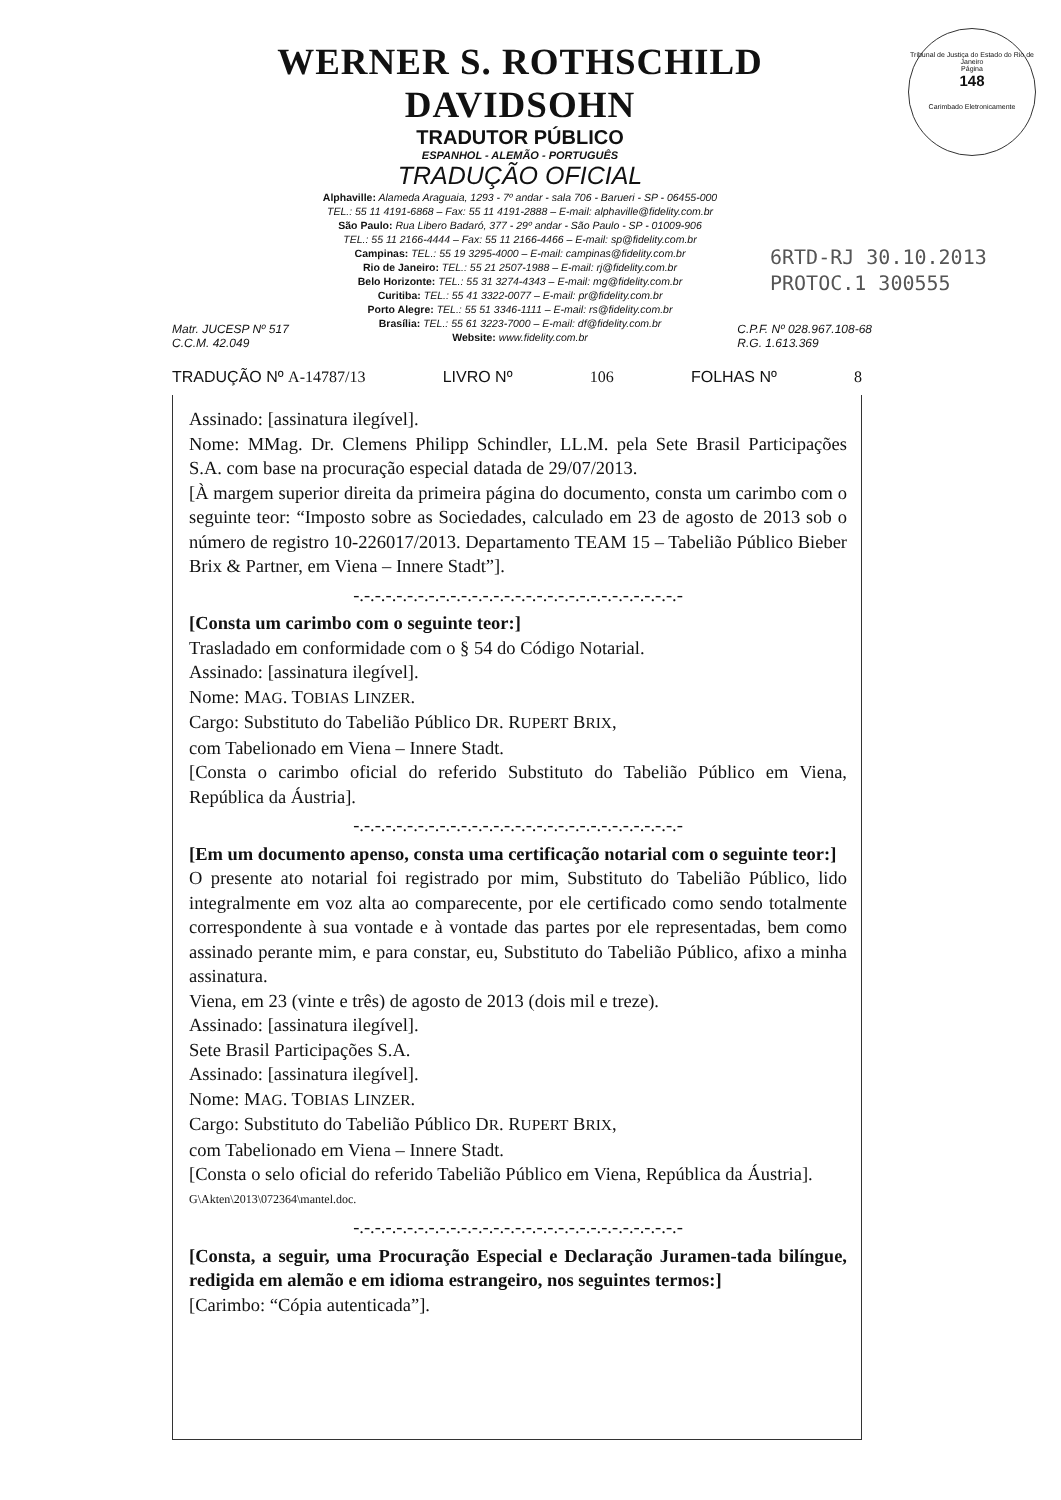WERNER S. ROTHSCHILD DAVIDSOHN
TRADUTOR PÚBLICO
ESPANHOL - ALEMÃO - PORTUGUÊS
TRADUÇÃO OFICIAL
Alphaville: Alameda Araguaia, 1293 - 7º andar - sala 706 - Barueri - SP - 06455-000
TEL.: 55 11 4191-6868 – Fax: 55 11 4191-2888 – E-mail: alphaville@fidelity.com.br
São Paulo: Rua Libero Badaró, 377 - 29º andar - São Paulo - SP - 01009-906
TEL.: 55 11 2166-4444 – Fax: 55 11 2166-4466 – E-mail: sp@fidelity.com.br
Campinas: TEL.: 55 19 3295-4000 – E-mail: campinas@fidelity.com.br
Rio de Janeiro: TEL.: 55 21 2507-1988 – E-mail: rj@fidelity.com.br
Belo Horizonte: TEL.: 55 31 3274-4343 – E-mail: mg@fidelity.com.br
Curitiba: TEL.: 55 41 3322-0077 – E-mail: pr@fidelity.com.br
Porto Alegre: TEL.: 55 51 3346-1111 – E-mail: rs@fidelity.com.br
Brasília: TEL.: 55 61 3223-7000 – E-mail: df@fidelity.com.br
Website: www.fidelity.com.br
Tribunal de Justiça do Estado do Rio de Janeiro
Página
148
Carimbado Eletronicamente
6RTD-RJ 30.10.2013
PROTOC.1 300555
Matr. JUCESP Nº 517
C.C.M. 42.049
C.P.F. Nº 028.967.108-68
R.G. 1.613.369
TRADUÇÃO Nº A-14787/13 LIVRO Nº 106 FOLHAS Nº 8
Assinado: [assinatura ilegível].
Nome: MMag. Dr. Clemens Philipp Schindler, LL.M. pela Sete Brasil Participações S.A. com base na procuração especial datada de 29/07/2013.
[À margem superior direita da primeira página do documento, consta um carimbo com o seguinte teor: “Imposto sobre as Sociedades, calculado em 23 de agosto de 2013 sob o número de registro 10-226017/2013. Departamento TEAM 15 – Tabelião Público Bieber Brix & Partner, em Viena – Innere Stadt”].
-.-.-.-.-.-.-.-.-.-.-.-.-.-.-.-.-.-.-.-.-.-.-.-.-.-.-.-.-.-.-
[Consta um carimbo com o seguinte teor:]
Trasladado em conformidade com o § 54 do Código Notarial.
Assinado: [assinatura ilegível].
Nome: MAG. TOBIAS LINZER.
Cargo: Substituto do Tabelião Público DR. RUPERT BRIX,
com Tabelionado em Viena – Innere Stadt.
[Consta o carimbo oficial do referido Substituto do Tabelião Público em Viena, República da Áustria].
-.-.-.-.-.-.-.-.-.-.-.-.-.-.-.-.-.-.-.-.-.-.-.-.-.-.-.-.-.-.-
[Em um documento apenso, consta uma certificação notarial com o seguinte teor:]
O presente ato notarial foi registrado por mim, Substituto do Tabelião Público, lido integralmente em voz alta ao comparecente, por ele certificado como sendo totalmente correspondente à sua vontade e à vontade das partes por ele representadas, bem como assinado perante mim, e para constar, eu, Substituto do Tabelião Público, afixo a minha assinatura.
Viena, em 23 (vinte e três) de agosto de 2013 (dois mil e treze).
Assinado: [assinatura ilegível].
Sete Brasil Participações S.A.
Assinado: [assinatura ilegível].
Nome: MAG. TOBIAS LINZER.
Cargo: Substituto do Tabelião Público DR. RUPERT BRIX,
com Tabelionado em Viena – Innere Stadt.
[Consta o selo oficial do referido Tabelião Público em Viena, República da Áustria].
G\Akten\2013\072364\mantel.doc.
-.-.-.-.-.-.-.-.-.-.-.-.-.-.-.-.-.-.-.-.-.-.-.-.-.-.-.-.-.-.-
[Consta, a seguir, uma Procuração Especial e Declaração Juramen-tada bilíngue, redigida em alemão e em idioma estrangeiro, nos seguintes termos:]
[Carimbo: “Cópia autenticada”].